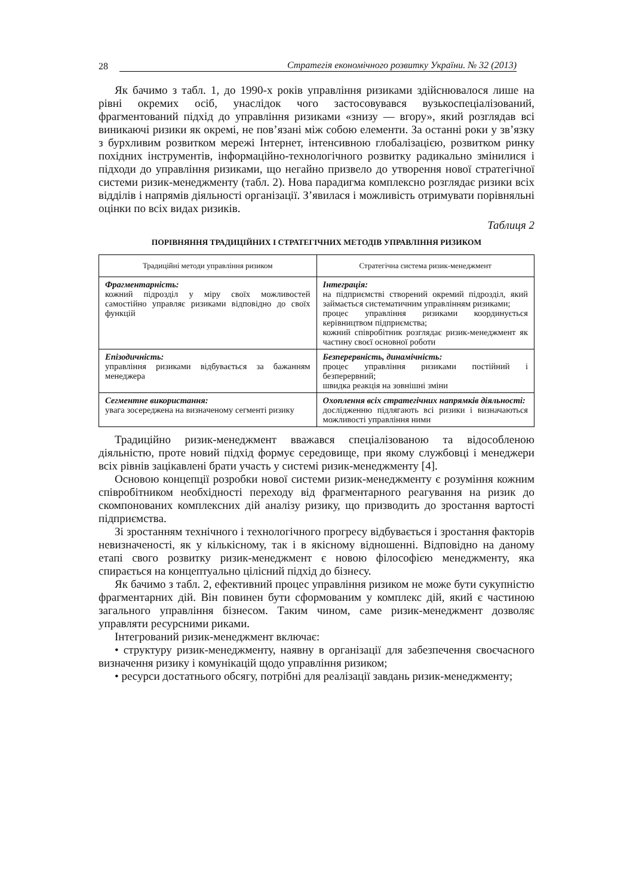28 Стратегія економічного розвитку України. № 32 (2013)
Як бачимо з табл. 1, до 1990-х років управління ризиками здійснювалося лише на рівні окремих осіб, унаслідок чого застосовувався вузькоспеціалізований, фрагментований підхід до управління ризиками «знизу — вгору», який розглядав всі виникаючі ризики як окремі, не пов’язані між собою елементи. За останні роки у зв’язку з бурхливим розвитком мережі Інтернет, інтенсивною глобалізацією, розвитком ринку похідних інструментів, інформаційно-технологічного розвитку радикально змінилися і підходи до управління ризиками, що негайно призвело до утворення нової стратегічної системи ризик-менеджменту (табл. 2). Нова парадигма комплексно розглядає ризики всіх відділів і напрямів діяльності організації. З’явилася і можливість отримувати порівняльні оцінки по всіх видах ризиків.
Таблиця 2
ПОРІВНЯННЯ ТРАДИЦІЙНИХ І СТРАТЕГІЧНИХ МЕТОДІВ УПРАВЛІННЯ РИЗИКОМ
| Традиційні методи управління ризиком | Стратегічна система ризик-менеджмент |
| --- | --- |
| Фрагментарність: кожний підрозділ у міру своїх можливостей самостійно управляє ризиками відповідно до своїх функцій | Інтеграція: на підприємстві створений окремий підрозділ, який займається систематичним управлінням ризиками; процес управління ризиками координується керівництвом підприємства; кожний співробітник розглядає ризик-менеджмент як частину своєї основної роботи |
| Епізодичність: управління ризиками відбувається за бажанням менеджера | Безперервність, динамічність: процес управління ризиками постійний і безперервний; швидка реакція на зовнішні зміни |
| Сегментне використання: увага зосереджена на визначеному сегменті ризику | Охоплення всіх стратегічних напрямків діяльності: дослідженню підлягають всі ризики і визначаються можливості управління ними |
Традиційно ризик-менеджмент вважався спеціалізованою та відособленою діяльністю, проте новий підхід формує середовище, при якому службовці і менеджери всіх рівнів зацікавлені брати участь у системі ризик-менеджменту [4].
Основою концепції розробки нової системи ризик-менеджменту є розуміння кожним співробітником необхідності переходу від фрагментарного реагування на ризик до скомпонованих комплексних дій аналізу ризику, що призводить до зростання вартості підприємства.
Зі зростанням технічного і технологічного прогресу відбувається і зростання факторів невизначеності, як у кількісному, так і в якісному відношенні. Відповідно на даному етапі свого розвитку ризик-менеджмент є новою філософією менеджменту, яка спирається на концептуально цілісний підхід до бізнесу.
Як бачимо з табл. 2, ефективний процес управління ризиком не може бути сукупністю фрагментарних дій. Він повинен бути сформованим у комплекс дій, який є частиною загального управління бізнесом. Таким чином, саме ризик-менеджмент дозволяє управляти ресурсними риками.
Інтегрований ризик-менеджмент включає:
• структуру ризик-менеджменту, наявну в організації для забезпечення своєчасного визначення ризику і комунікацій щодо управління ризиком;
• ресурси достатнього обсягу, потрібні для реалізації завдань ризик-менеджменту;